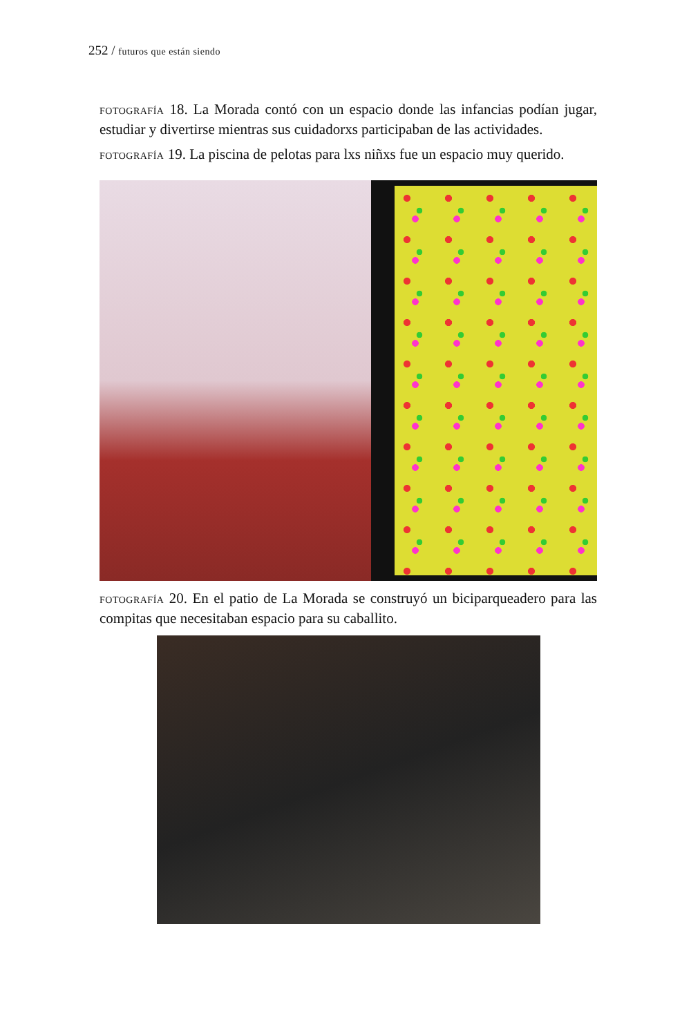252 / futuros que están siendo
FOTOGRAFÍA 18. La Morada contó con un espacio donde las infancias podían jugar, estudiar y divertirse mientras sus cuidadorxs participaban de las actividades.
FOTOGRAFÍA 19. La piscina de pelotas para lxs niñxs fue un espacio muy querido.
FOTOGRAFÍA 20. En el patio de La Morada se construyó un biciparquea­dero para las compitas que necesitaban espacio para su caballito.